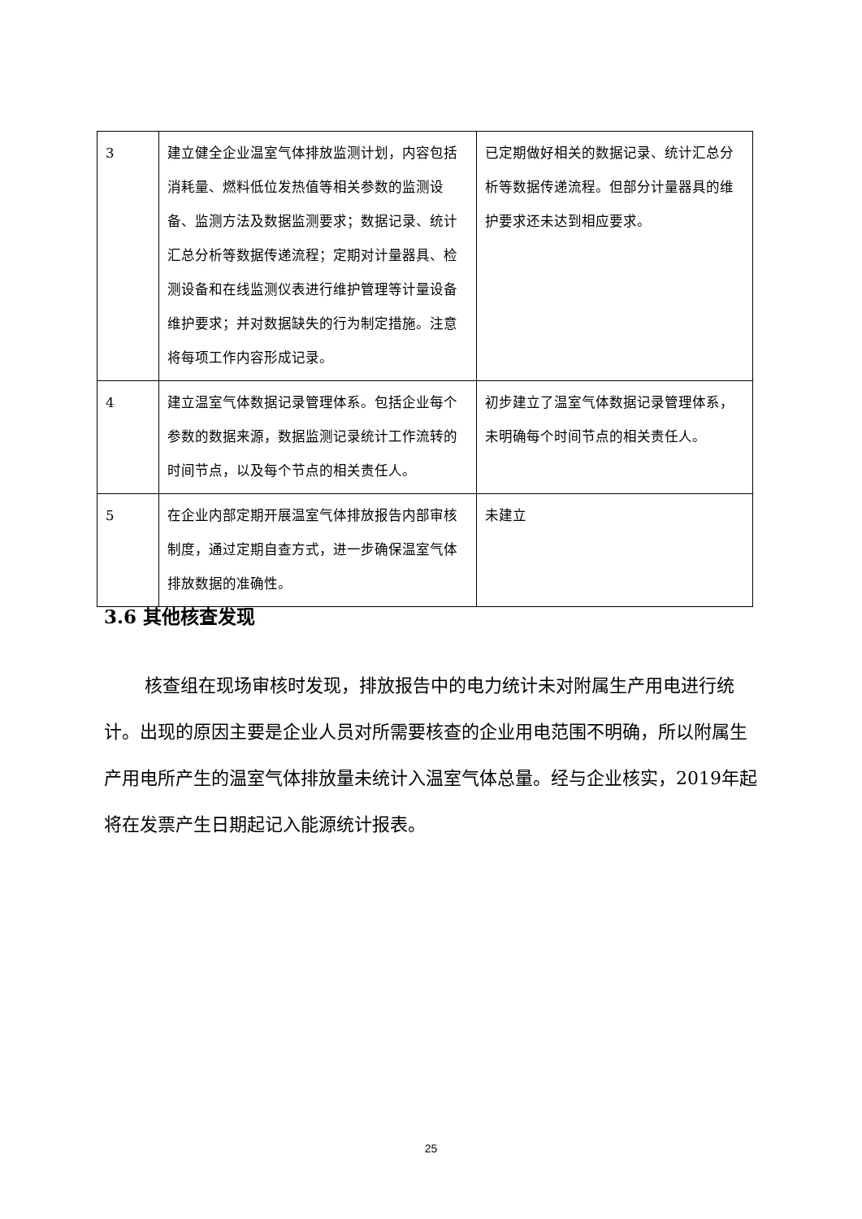| 3 | 建立健全企业温室气体排放监测计划，内容包括消耗量、燃料低位发热值等相关参数的监测设备、监测方法及数据监测要求；数据记录、统计汇总分析等数据传递流程；定期对计量器具、检测设备和在线监测仪表进行维护管理等计量设备维护要求；并对数据缺失的行为制定措施。注意将每项工作内容形成记录。 | 已定期做好相关的数据记录、统计汇总分析等数据传递流程。但部分计量器具的维护要求还未达到相应要求。 |
| 4 | 建立温室气体数据记录管理体系。包括企业每个参数的数据来源，数据监测记录统计工作流转的时间节点，以及每个节点的相关责任人。 | 初步建立了温室气体数据记录管理体系，未明确每个时间节点的相关责任人。 |
| 5 | 在企业内部定期开展温室气体排放报告内部审核制度，通过定期自查方式，进一步确保温室气体排放数据的准确性。 | 未建立 |
3.6 其他核查发现
核查组在现场审核时发现，排放报告中的电力统计未对附属生产用电进行统计。出现的原因主要是企业人员对所需要核查的企业用电范围不明确，所以附属生产用电所产生的温室气体排放量未统计入温室气体总量。经与企业核实，2019年起将在发票产生日期起记入能源统计报表。
25